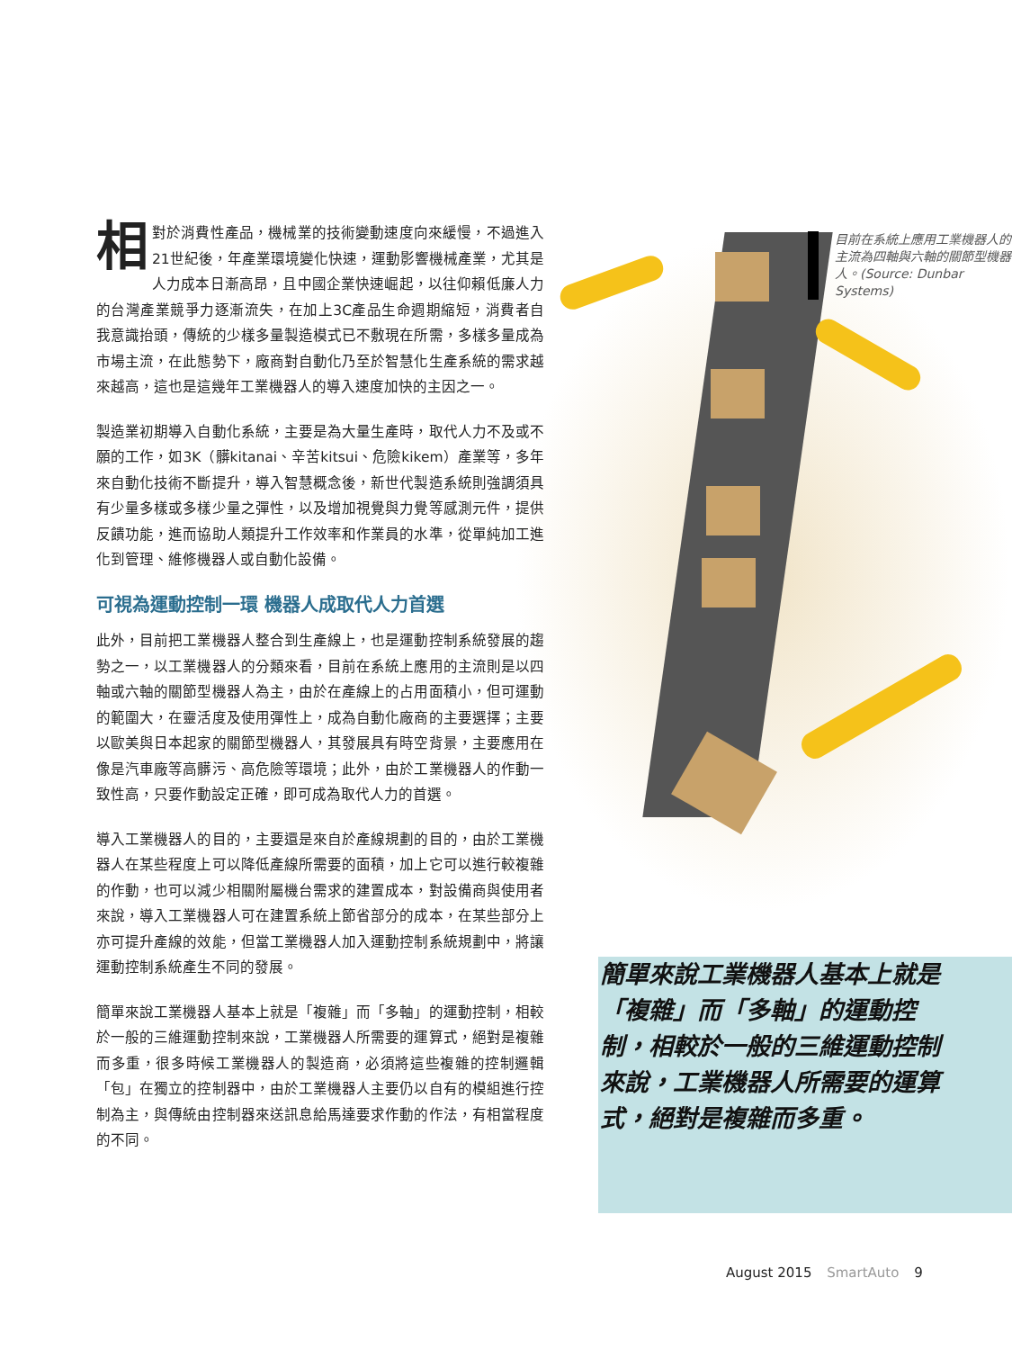目前在系統上應用工業機器人的主流為四軸與六軸的關節型機器人。(Source: Dunbar Systems)
相對於消費性產品，機械業的技術變動速度向來緩慢，不過進入21世紀後，年產業環境變化快速，運動影響機械產業，尤其是人力成本日漸高昂，且中國企業快速崛起，以往仰賴低廉人力的台灣產業競爭力逐漸流失，在加上3C產品生命週期縮短，消費者自我意識抬頭，傳統的少樣多量製造模式已不敷現在所需，多樣多量成為市場主流，在此態勢下，廠商對自動化乃至於智慧化生產系統的需求越來越高，這也是這幾年工業機器人的導入速度加快的主因之一。
製造業初期導入自動化系統，主要是為大量生產時，取代人力不及或不願的工作，如3K（髒kitanai、辛苦kitsui、危險kikem）產業等，多年來自動化技術不斷提升，導入智慧概念後，新世代製造系統則強調須具有少量多樣或多樣少量之彈性，以及增加視覺與力覺等感測元件，提供反饋功能，進而協助人類提升工作效率和作業員的水準，從單純加工進化到管理、維修機器人或自動化設備。
可視為運動控制一環 機器人成取代人力首選
此外，目前把工業機器人整合到生產線上，也是運動控制系統發展的趨勢之一，以工業機器人的分類來看，目前在系統上應用的主流則是以四軸或六軸的關節型機器人為主，由於在產線上的占用面積小，但可運動的範圍大，在靈活度及使用彈性上，成為自動化廠商的主要選擇；主要以歐美與日本起家的關節型機器人，其發展具有時空背景，主要應用在像是汽車廠等高髒污、高危險等環境；此外，由於工業機器人的作動一致性高，只要作動設定正確，即可成為取代人力的首選。
導入工業機器人的目的，主要還是來自於產線規劃的目的，由於工業機器人在某些程度上可以降低產線所需要的面積，加上它可以進行較複雜的作動，也可以減少相關附屬機台需求的建置成本，對設備商與使用者來說，導入工業機器人可在建置系統上節省部分的成本，在某些部分上亦可提升產線的效能，但當工業機器人加入運動控制系統規劃中，將讓運動控制系統產生不同的發展。
簡單來說工業機器人基本上就是「複雜」而「多軸」的運動控制，相較於一般的三維運動控制來說，工業機器人所需要的運算式，絕對是複雜而多重，很多時候工業機器人的製造商，必須將這些複雜的控制邏輯「包」在獨立的控制器中，由於工業機器人主要仍以自有的模組進行控制為主，與傳統由控制器來送訊息給馬達要求作動的作法，有相當程度的不同。
簡單來說工業機器人基本上就是「複雜」而「多軸」的運動控制，相較於一般的三維運動控制來說，工業機器人所需要的運算式，絕對是複雜而多重。
August 2015 SmartAuto 9